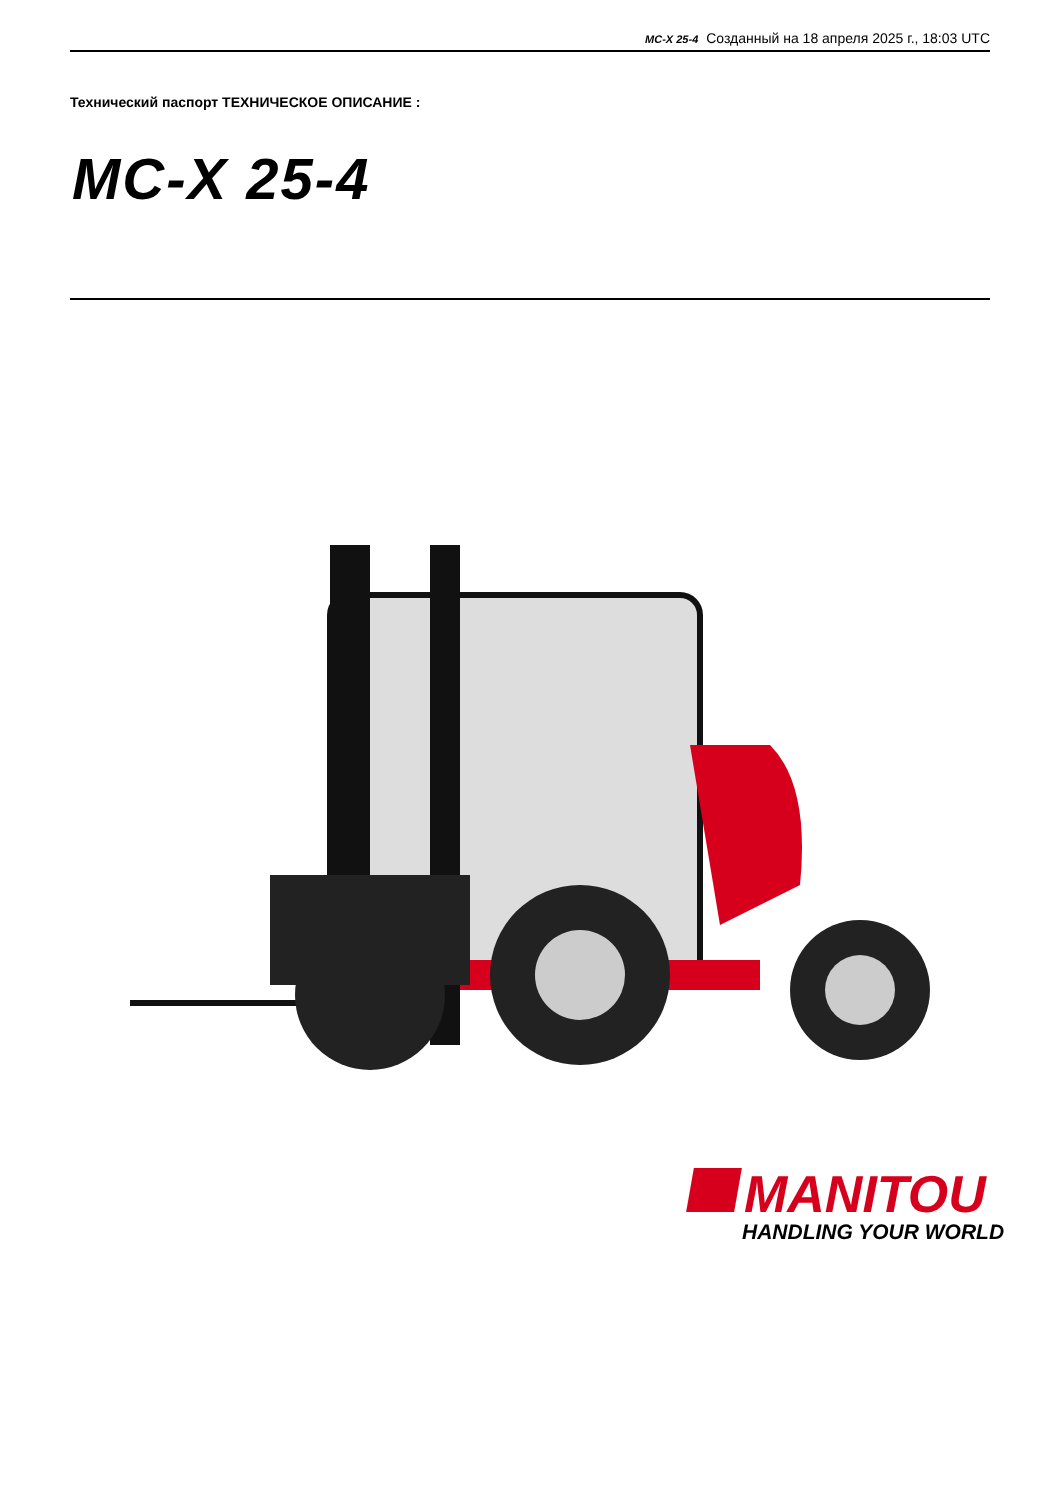MC-X 25-4 Созданный на 18 апреля 2025 г., 18:03 UTC
Технический паспорт ТЕХНИЧЕСКОЕ ОПИСАНИЕ :
MC-X 25-4
MANITOU
HANDLING YOUR WORLD